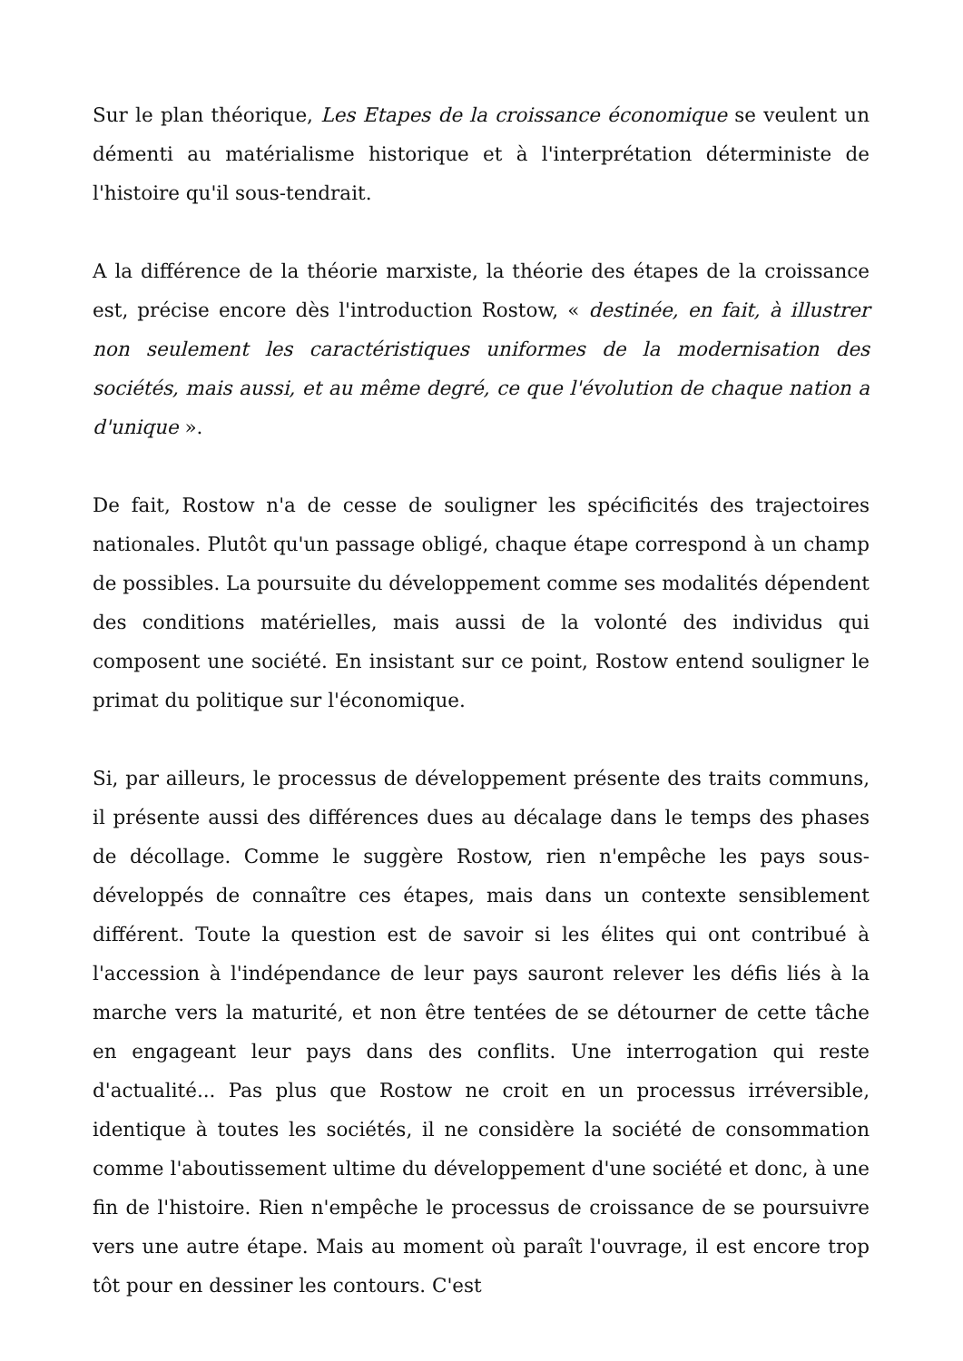Sur le plan théorique, Les Etapes de la croissance économique se veulent un démenti au matérialisme historique et à l'interprétation déterministe de l'histoire qu'il sous-tendrait.
A la différence de la théorie marxiste, la théorie des étapes de la croissance est, précise encore dès l'introduction Rostow, « destinée, en fait, à illustrer non seulement les caractéristiques uniformes de la modernisation des sociétés, mais aussi, et au même degré, ce que l'évolution de chaque nation a d'unique ».
De fait, Rostow n'a de cesse de souligner les spécificités des trajectoires nationales. Plutôt qu'un passage obligé, chaque étape correspond à un champ de possibles. La poursuite du développement comme ses modalités dépendent des conditions matérielles, mais aussi de la volonté des individus qui composent une société. En insistant sur ce point, Rostow entend souligner le primat du politique sur l'économique.
Si, par ailleurs, le processus de développement présente des traits communs, il présente aussi des différences dues au décalage dans le temps des phases de décollage. Comme le suggère Rostow, rien n'empêche les pays sous-développés de connaître ces étapes, mais dans un contexte sensiblement différent. Toute la question est de savoir si les élites qui ont contribué à l'accession à l'indépendance de leur pays sauront relever les défis liés à la marche vers la maturité, et non être tentées de se détourner de cette tâche en engageant leur pays dans des conflits. Une interrogation qui reste d'actualité... Pas plus que Rostow ne croit en un processus irréversible, identique à toutes les sociétés, il ne considère la société de consommation comme l'aboutissement ultime du développement d'une société et donc, à une fin de l'histoire. Rien n'empêche le processus de croissance de se poursuivre vers une autre étape. Mais au moment où paraît l'ouvrage, il est encore trop tôt pour en dessiner les contours. C'est